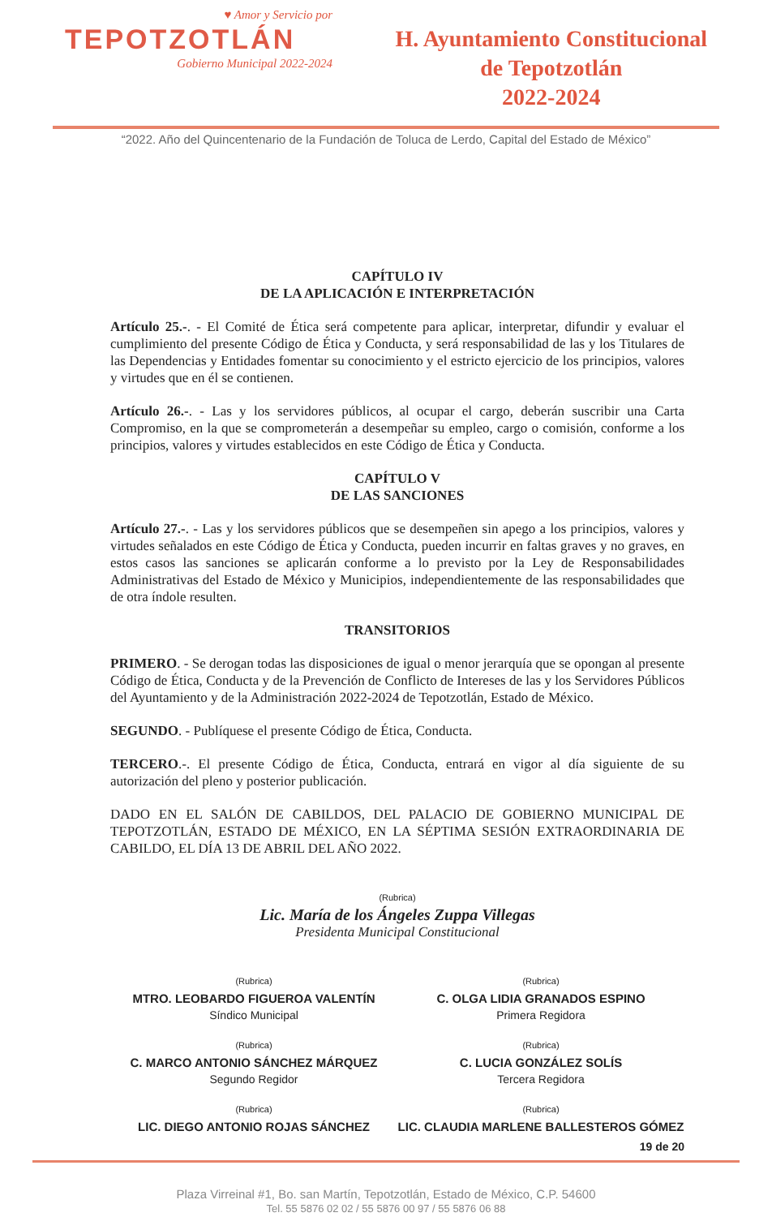♥ Amor y Servicio por
TEPOTZOTLÁN
Gobierno Municipal 2022-2024
H. Ayuntamiento Constitucional
de Tepotzotlán
2022-2024
“2022. Año del Quincentenario de la Fundación de Toluca de Lerdo, Capital del Estado de México”
CAPÍTULO IV
DE LA APLICACIÓN E INTERPRETACIÓN
Artículo 25.-. - El Comité de Ética será competente para aplicar, interpretar, difundir y evaluar el cumplimiento del presente Código de Ética y Conducta, y será responsabilidad de las y los Titulares de las Dependencias y Entidades fomentar su conocimiento y el estricto ejercicio de los principios, valores y virtudes que en él se contienen.
Artículo 26.-. - Las y los servidores públicos, al ocupar el cargo, deberán suscribir una Carta Compromiso, en la que se comprometerán a desempeñar su empleo, cargo o comisión, conforme a los principios, valores y virtudes establecidos en este Código de Ética y Conducta.
CAPÍTULO V
DE LAS SANCIONES
Artículo 27.-. - Las y los servidores públicos que se desempeñen sin apego a los principios, valores y virtudes señalados en este Código de Ética y Conducta, pueden incurrir en faltas graves y no graves, en estos casos las sanciones se aplicarán conforme a lo previsto por la Ley de Responsabilidades Administrativas del Estado de México y Municipios, independientemente de las responsabilidades que de otra índole resulten.
TRANSITORIOS
PRIMERO. - Se derogan todas las disposiciones de igual o menor jerarquía que se opongan al presente Código de Ética, Conducta y de la Prevención de Conflicto de Intereses de las y los Servidores Públicos del Ayuntamiento y de la Administración 2022-2024 de Tepotzotlán, Estado de México.
SEGUNDO. - Publíquese el presente Código de Ética, Conducta.
TERCERO.-. El presente Código de Ética, Conducta, entrará en vigor al día siguiente de su autorización del pleno y posterior publicación.
DADO EN EL SALÓN DE CABILDOS, DEL PALACIO DE GOBIERNO MUNICIPAL DE TEPOTZOTLÁN, ESTADO DE MÉXICO, EN LA SÉPTIMA SESIÓN EXTRAORDINARIA DE CABILDO, EL DÍA 13 DE ABRIL DEL AÑO 2022.
(Rubrica)
Lic. María de los Ángeles Zuppa Villegas
Presidenta Municipal Constitucional
(Rubrica)
MTRO. LEOBARDO FIGUEROA VALENTÍN
Síndico Municipal
(Rubrica)
C. OLGA LIDIA GRANADOS ESPINO
Primera Regidora
(Rubrica)
C. MARCO ANTONIO SÁNCHEZ MÁRQUEZ
Segundo Regidor
(Rubrica)
C. LUCIA GONZÁLEZ SOLÍS
Tercera Regidora
(Rubrica)
LIC. DIEGO ANTONIO ROJAS SÁNCHEZ
(Rubrica)
LIC. CLAUDIA MARLENE BALLESTEROS GÓMEZ
19 de 20
Plaza Virreinal #1, Bo. san Martín, Tepotzotlán, Estado de México, C.P. 54600
Tel. 55 5876 02 02 / 55 5876 00 97 / 55 5876 06 88